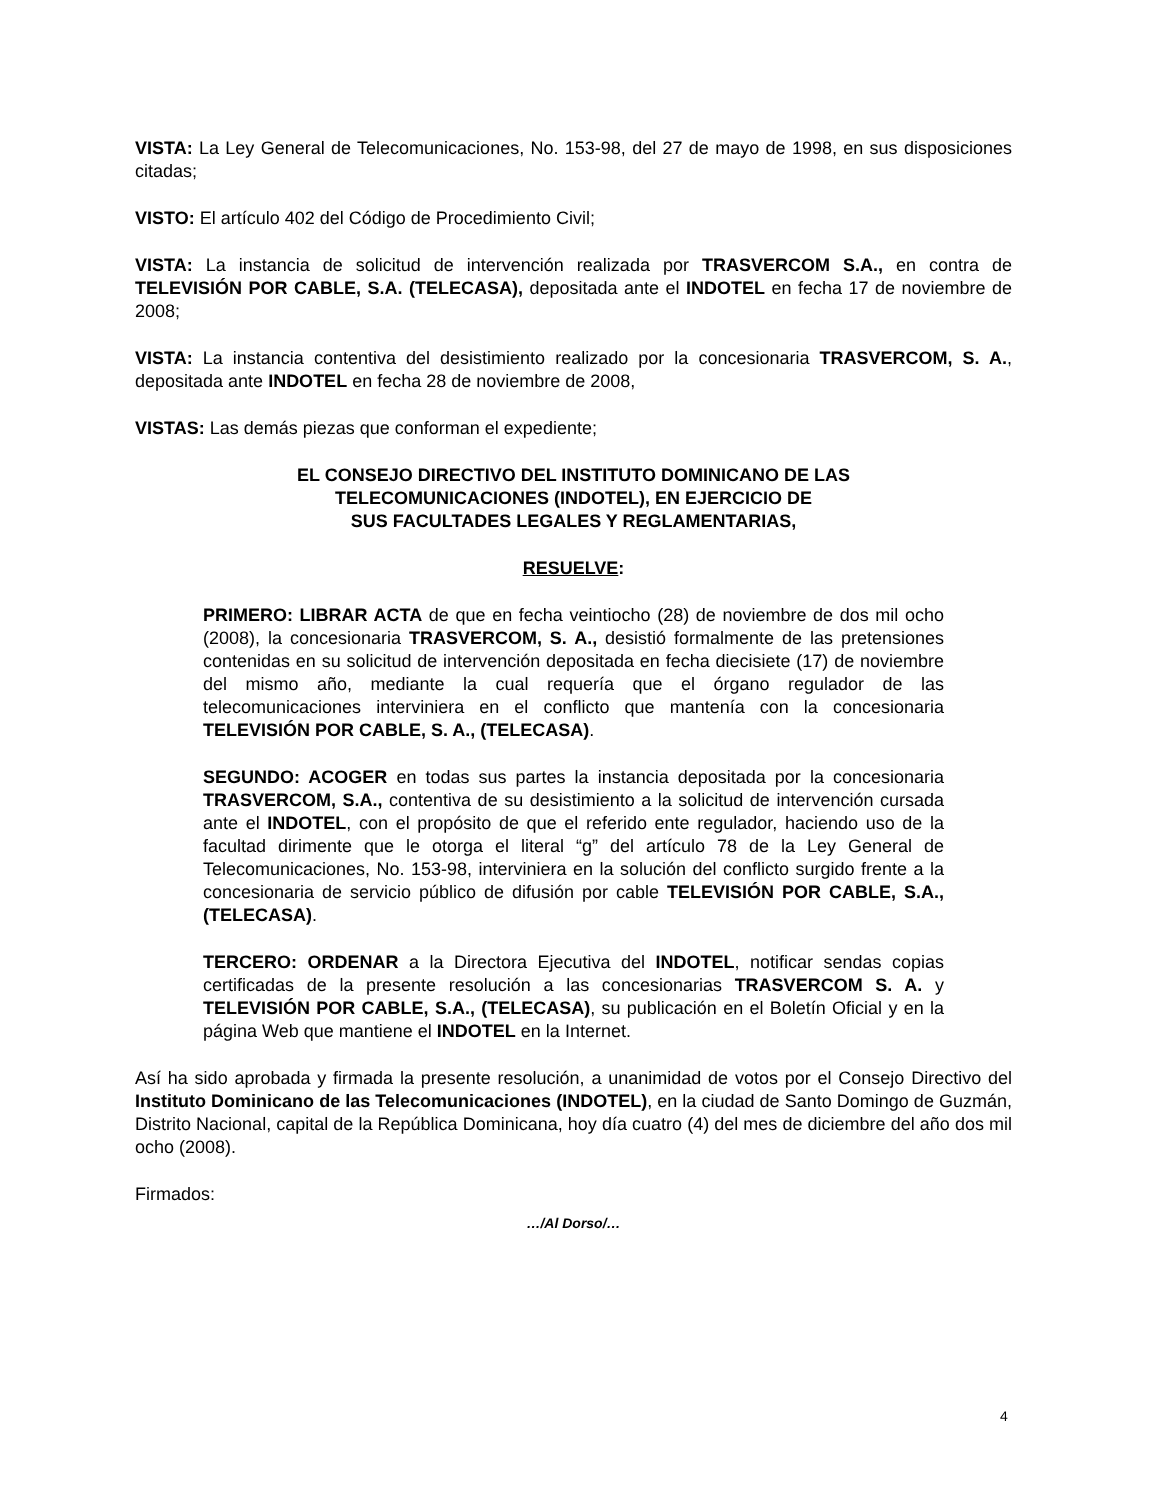VISTA: La Ley General de Telecomunicaciones, No. 153-98, del 27 de mayo de 1998, en sus disposiciones citadas;
VISTO: El artículo 402 del Código de Procedimiento Civil;
VISTA: La instancia de solicitud de intervención realizada por TRASVERCOM S.A., en contra de TELEVISIÓN POR CABLE, S.A. (TELECASA), depositada ante el INDOTEL en fecha 17 de noviembre de 2008;
VISTA: La instancia contentiva del desistimiento realizado por la concesionaria TRASVERCOM, S. A., depositada ante INDOTEL en fecha 28 de noviembre de 2008,
VISTAS: Las demás piezas que conforman el expediente;
EL CONSEJO DIRECTIVO DEL INSTITUTO DOMINICANO DE LAS
TELECOMUNICACIONES (INDOTEL), EN EJERCICIO DE
SUS FACULTADES LEGALES Y REGLAMENTARIAS,
RESUELVE:
PRIMERO: LIBRAR ACTA de que en fecha veintiocho (28) de noviembre de dos mil ocho (2008), la concesionaria TRASVERCOM, S. A., desistió formalmente de las pretensiones contenidas en su solicitud de intervención depositada en fecha diecisiete (17) de noviembre del mismo año, mediante la cual requería que el órgano regulador de las telecomunicaciones interviniera en el conflicto que mantenía con la concesionaria TELEVISIÓN POR CABLE, S. A., (TELECASA).
SEGUNDO: ACOGER en todas sus partes la instancia depositada por la concesionaria TRASVERCOM, S.A., contentiva de su desistimiento a la solicitud de intervención cursada ante el INDOTEL, con el propósito de que el referido ente regulador, haciendo uso de la facultad dirimente que le otorga el literal “g” del artículo 78 de la Ley General de Telecomunicaciones, No. 153-98, interviniera en la solución del conflicto surgido frente a la concesionaria de servicio público de difusión por cable TELEVISIÓN POR CABLE, S.A., (TELECASA).
TERCERO: ORDENAR a la Directora Ejecutiva del INDOTEL, notificar sendas copias certificadas de la presente resolución a las concesionarias TRASVERCOM S. A. y TELEVISIÓN POR CABLE, S.A., (TELECASA), su publicación en el Boletín Oficial y en la página Web que mantiene el INDOTEL en la Internet.
Así ha sido aprobada y firmada la presente resolución, a unanimidad de votos por el Consejo Directivo del Instituto Dominicano de las Telecomunicaciones (INDOTEL), en la ciudad de Santo Domingo de Guzmán, Distrito Nacional, capital de la República Dominicana, hoy día cuatro (4) del mes de diciembre del año dos mil ocho (2008).
Firmados:
…/Al Dorso/…
4